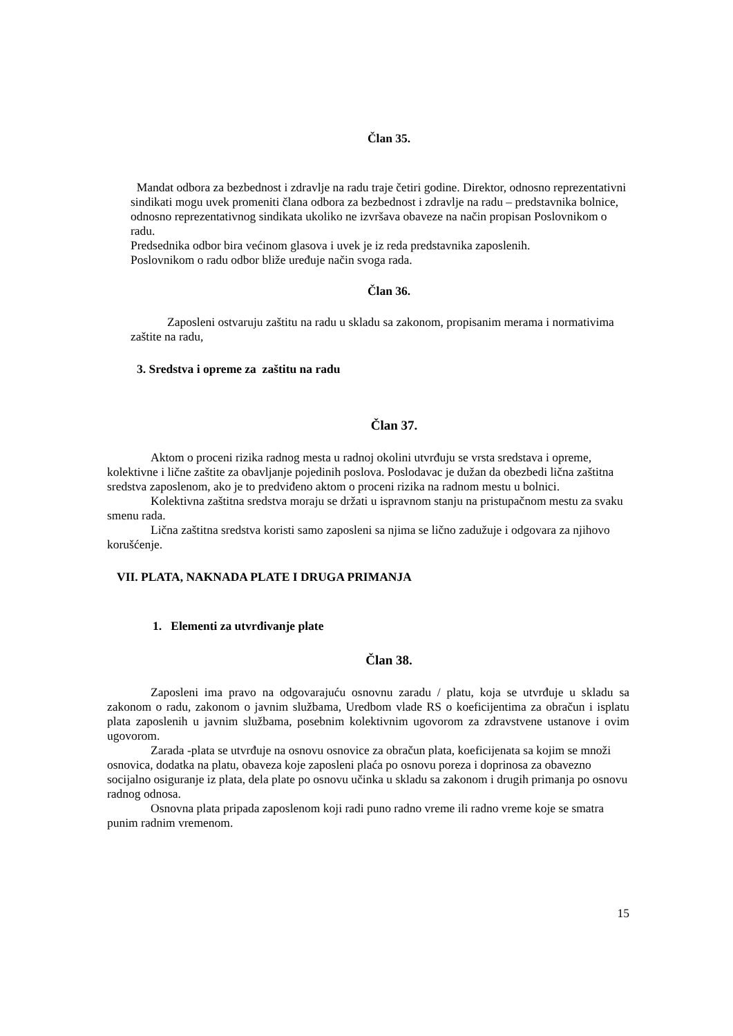Član 35.
Mandat odbora za bezbednost i zdravlje na radu traje četiri godine. Direktor, odnosno reprezentativni sindikati mogu uvek promeniti člana odbora za bezbednost i zdravlje na radu – predstavnika bolnice, odnosno reprezentativnog sindikata ukoliko ne izvršava obaveze na način propisan Poslovnikom o radu.
Predsednika odbor bira većinom glasova i uvek je iz reda predstavnika zaposlenih.
Poslovnikom o radu odbor bliže uređuje način svoga rada.
Član 36.
Zaposleni ostvaruju zaštitu na radu u skladu sa zakonom, propisanim merama i normativima zaštite na radu,
3. Sredstva i opreme za zaštitu na radu
Član 37.
Aktom o proceni rizika radnog mesta u radnoj okolini utvrđuju se vrsta sredstava i opreme, kolektivne i lične zaštite za obavljanje pojedinih poslova. Poslodavac je dužan da obezbedi lična zaštitna sredstva zaposlenom, ako je to predviđeno aktom o proceni rizika na radnom mestu u bolnici.
Kolektivna zaštitna sredstva moraju se držati u ispravnom stanju na pristupačnom mestu za svaku smenu rada.
Lična zaštitna sredstva koristi samo zaposleni sa njima se lično zadužuje i odgovara za njihovo korušćenje.
VII. PLATA, NAKNADA PLATE I DRUGA PRIMANJA
1. Elementi za utvrđivanje plate
Član 38.
Zaposleni ima pravo na odgovarajuću osnovnu zaradu / platu, koja se utvrđuje u skladu sa zakonom o radu, zakonom o javnim službama, Uredbom vlade RS o koeficijentima za obračun i isplatu plata zaposlenih u javnim službama, posebnim kolektivnim ugovorom za zdravstvene ustanove i ovim ugovorom.
Zarada -plata se utvrđuje na osnovu osnovice za obračun plata, koeficijenata sa kojim se množi osnovica, dodatka na platu, obaveza koje zaposleni plaća po osnovu poreza i doprinosa za obavezno socijalno osiguranje iz plata, dela plate po osnovu učinka u skladu sa zakonom i drugih primanja po osnovu radnog odnosa.
Osnovna plata pripada zaposlenom koji radi puno radno vreme ili radno vreme koje se smatra punim radnim vremenom.
15